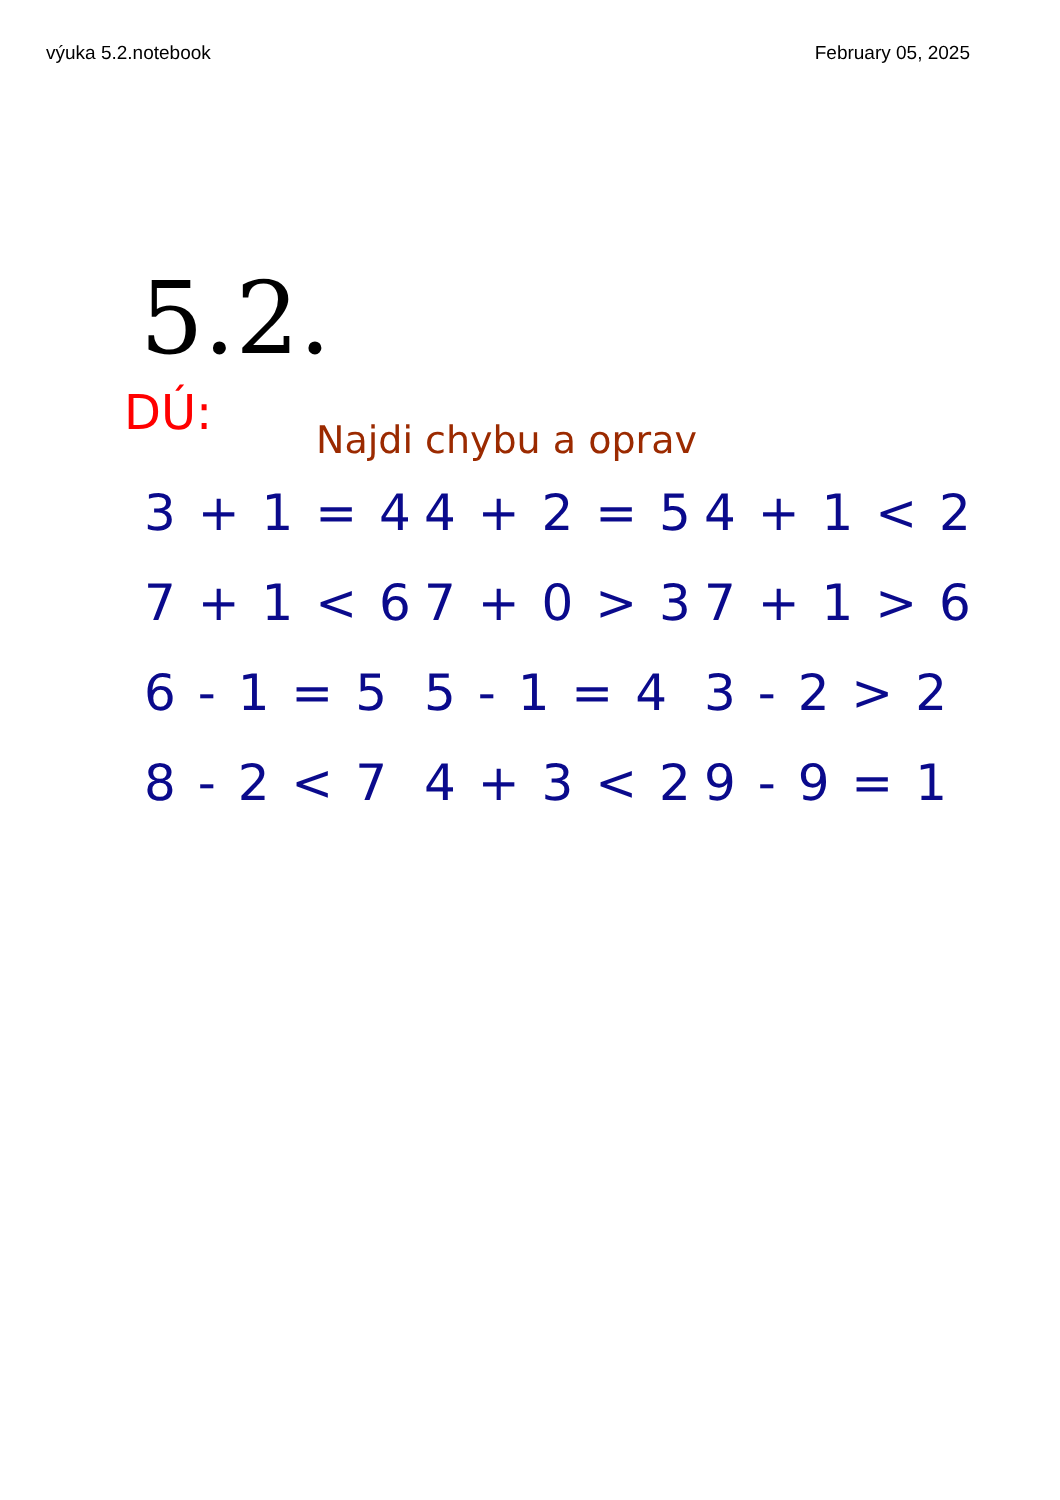výuka 5.2.notebook February 05, 2025
5.2.
DÚ:
Najdi chybu a oprav
3 + 1 = 4
4 + 2 = 5
4 + 1 < 2
7 + 1 < 6
7 + 0 > 3
7 + 1 > 6
6 - 1 = 5
5 - 1 = 4
3 - 2 > 2
8 - 2 < 7
4 + 3 < 2
9 - 9 = 1